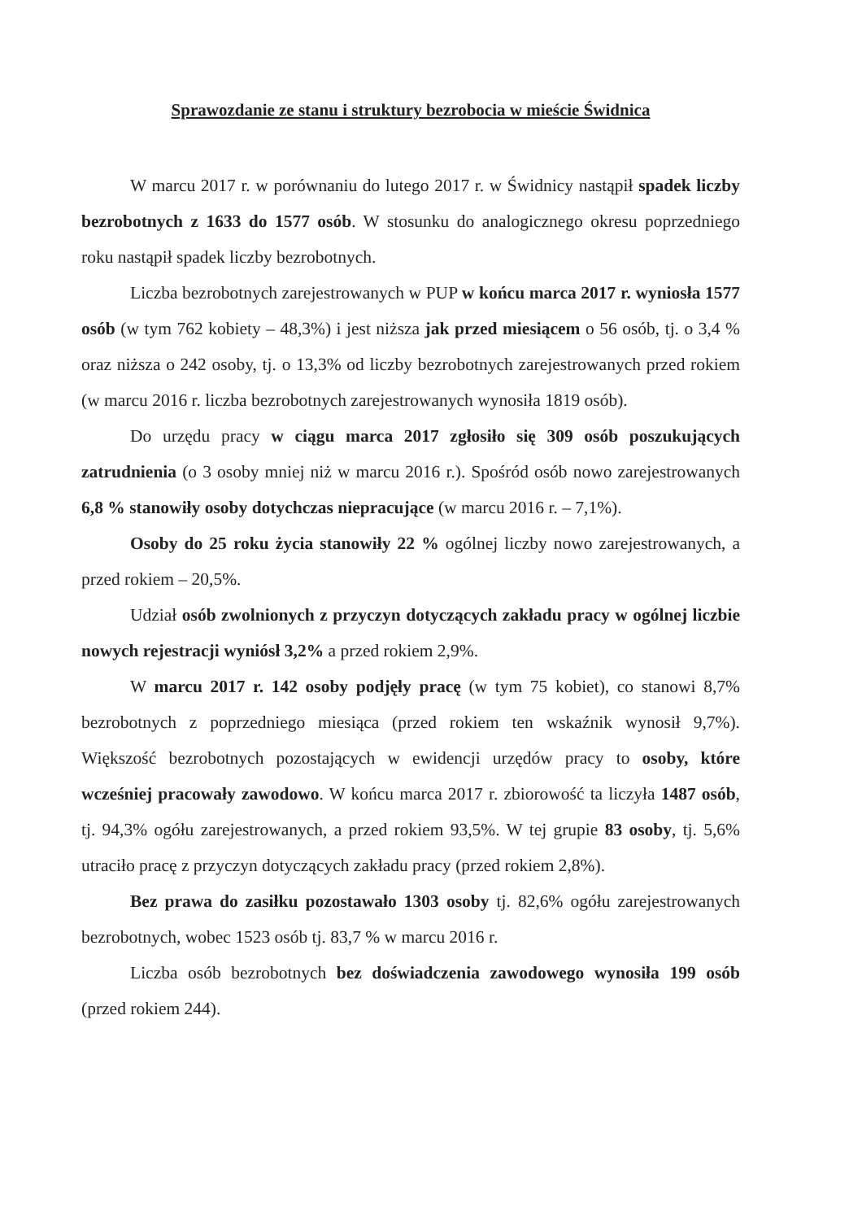Sprawozdanie ze stanu i struktury bezrobocia w mieście Świdnica
W marcu 2017 r. w porównaniu do lutego 2017 r. w Świdnicy nastąpił spadek liczby bezrobotnych z 1633 do 1577 osób. W stosunku do analogicznego okresu poprzedniego roku nastąpił spadek liczby bezrobotnych.
Liczba bezrobotnych zarejestrowanych w PUP w końcu marca 2017 r. wyniosła 1577 osób (w tym 762 kobiety – 48,3%) i jest niższa jak przed miesiącem o 56 osób, tj. o 3,4 % oraz niższa o 242 osoby, tj. o 13,3% od liczby bezrobotnych zarejestrowanych przed rokiem (w marcu 2016 r. liczba bezrobotnych zarejestrowanych wynosiła 1819 osób).
Do urzędu pracy w ciągu marca 2017 zgłosiło się 309 osób poszukujących zatrudnienia (o 3 osoby mniej niż w marcu 2016 r.). Spośród osób nowo zarejestrowanych 6,8 % stanowiły osoby dotychczas niepracujące (w marcu 2016 r. – 7,1%).
Osoby do 25 roku życia stanowiły 22 % ogólnej liczby nowo zarejestrowanych, a przed rokiem – 20,5%.
Udział osób zwolnionych z przyczyn dotyczących zakładu pracy w ogólnej liczbie nowych rejestracji wyniósł 3,2% a przed rokiem 2,9%.
W marcu 2017 r. 142 osoby podjęły pracę (w tym 75 kobiet), co stanowi 8,7% bezrobotnych z poprzedniego miesiąca (przed rokiem ten wskaźnik wynosił 9,7%). Większość bezrobotnych pozostających w ewidencji urzędów pracy to osoby, które wcześniej pracowały zawodowo. W końcu marca 2017 r. zbiorowość ta liczyła 1487 osób, tj. 94,3% ogółu zarejestrowanych, a przed rokiem 93,5%. W tej grupie 83 osoby, tj. 5,6% utraciło pracę z przyczyn dotyczących zakładu pracy (przed rokiem 2,8%).
Bez prawa do zasiłku pozostawało 1303 osoby tj. 82,6% ogółu zarejestrowanych bezrobotnych, wobec 1523 osób tj. 83,7 % w marcu 2016 r.
Liczba osób bezrobotnych bez doświadczenia zawodowego wynosiła 199 osób (przed rokiem 244).